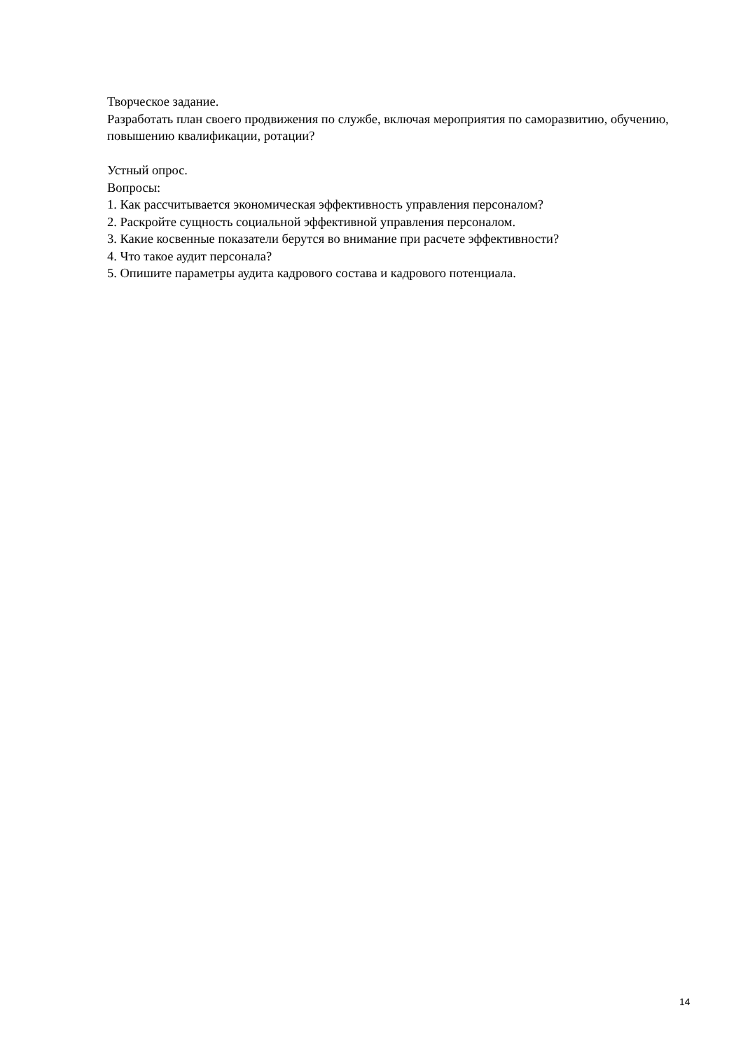Творческое задание.
Разработать план своего продвижения по службе, включая мероприятия по саморазвитию, обучению, повышению квалификации, ротации?
Устный опрос.
Вопросы:
1. Как рассчитывается экономическая эффективность управления персоналом?
2. Раскройте сущность социальной эффективной управления персоналом.
3. Какие косвенные показатели берутся во внимание при расчете эффективности?
4. Что такое аудит персонала?
5. Опишите параметры аудита кадрового состава и кадрового потенциала.
14